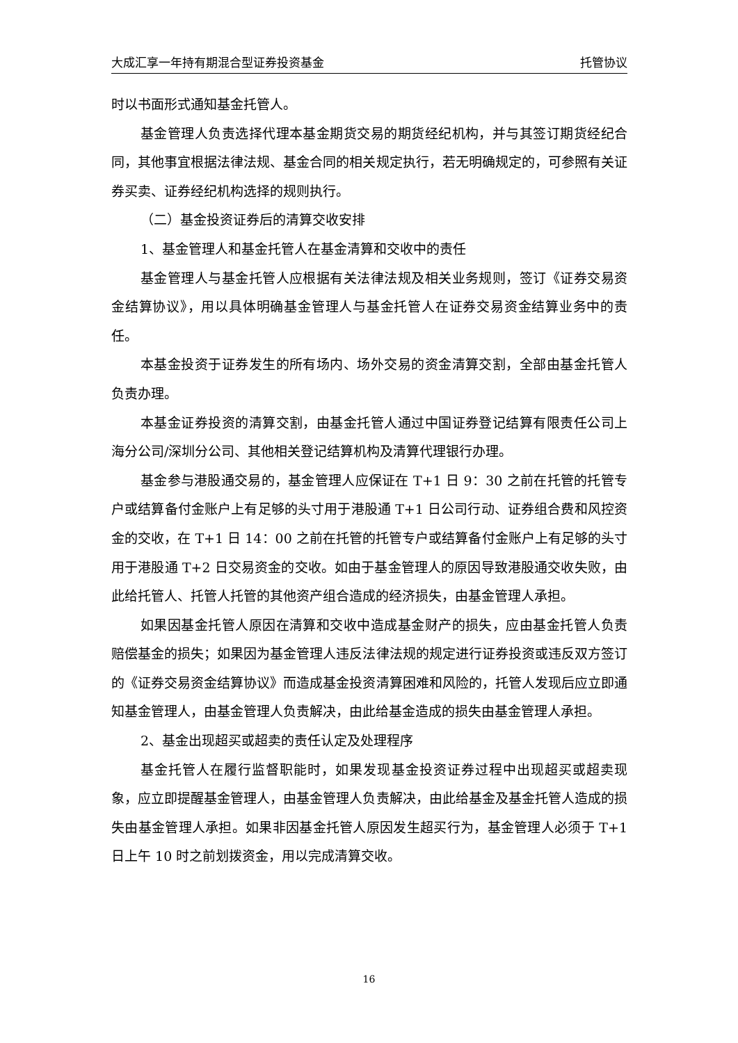大成汇享一年持有期混合型证券投资基金 托管协议
时以书面形式通知基金托管人。
基金管理人负责选择代理本基金期货交易的期货经纪机构，并与其签订期货经纪合同，其他事宜根据法律法规、基金合同的相关规定执行，若无明确规定的，可参照有关证券买卖、证券经纪机构选择的规则执行。
（二）基金投资证券后的清算交收安排
1、基金管理人和基金托管人在基金清算和交收中的责任
基金管理人与基金托管人应根据有关法律法规及相关业务规则，签订《证券交易资金结算协议》，用以具体明确基金管理人与基金托管人在证券交易资金结算业务中的责任。
本基金投资于证券发生的所有场内、场外交易的资金清算交割，全部由基金托管人负责办理。
本基金证券投资的清算交割，由基金托管人通过中国证券登记结算有限责任公司上海分公司/深圳分公司、其他相关登记结算机构及清算代理银行办理。
基金参与港股通交易的，基金管理人应保证在 T+1 日 9：30 之前在托管的托管专户或结算备付金账户上有足够的头寸用于港股通 T+1 日公司行动、证券组合费和风控资金的交收，在 T+1 日 14：00 之前在托管的托管专户或结算备付金账户上有足够的头寸用于港股通 T+2 日交易资金的交收。如由于基金管理人的原因导致港股通交收失败，由此给托管人、托管人托管的其他资产组合造成的经济损失，由基金管理人承担。
如果因基金托管人原因在清算和交收中造成基金财产的损失，应由基金托管人负责赔偿基金的损失；如果因为基金管理人违反法律法规的规定进行证券投资或违反双方签订的《证券交易资金结算协议》而造成基金投资清算困难和风险的，托管人发现后应立即通知基金管理人，由基金管理人负责解决，由此给基金造成的损失由基金管理人承担。
2、基金出现超买或超卖的责任认定及处理程序
基金托管人在履行监督职能时，如果发现基金投资证券过程中出现超买或超卖现象，应立即提醒基金管理人，由基金管理人负责解决，由此给基金及基金托管人造成的损失由基金管理人承担。如果非因基金托管人原因发生超买行为，基金管理人必须于 T+1 日上午 10 时之前划拨资金，用以完成清算交收。
16